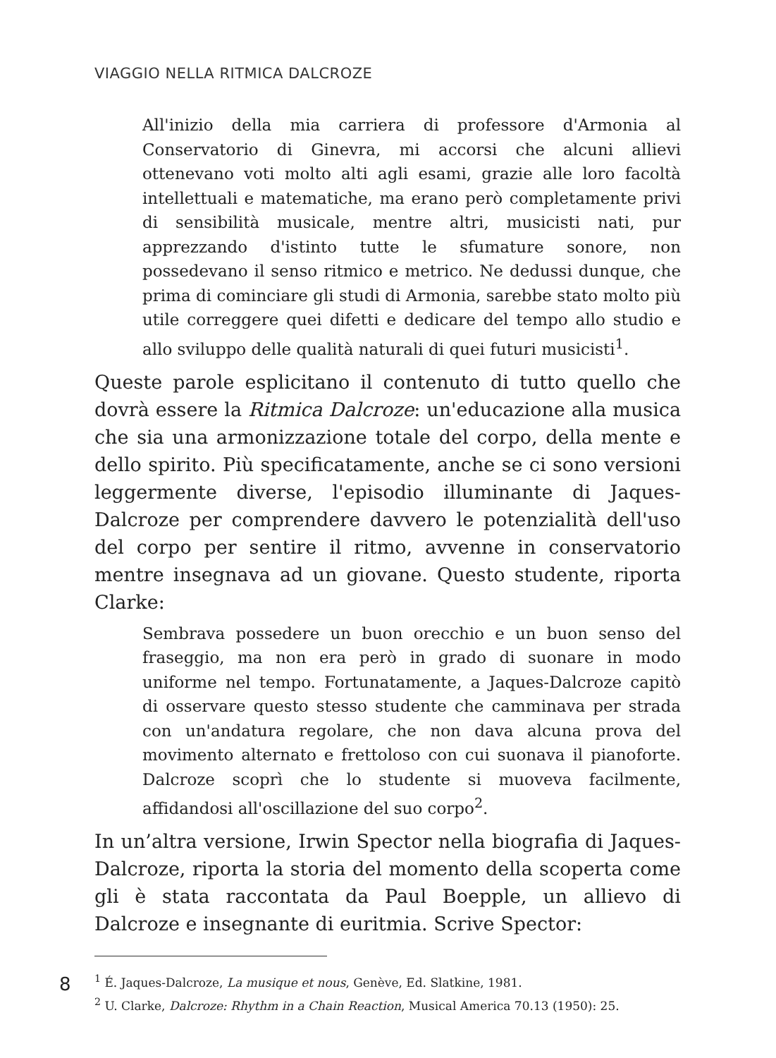VIAGGIO NELLA RITMICA DALCROZE
All'inizio della mia carriera di professore d'Armonia al Conservatorio di Ginevra, mi accorsi che alcuni allievi ottenevano voti molto alti agli esami, grazie alle loro facoltà intellettuali e matematiche, ma erano però completamente privi di sensibilità musicale, mentre altri, musicisti nati, pur apprezzando d'istinto tutte le sfumature sonore, non possedevano il senso ritmico e metrico. Ne dedussi dunque, che prima di cominciare gli studi di Armonia, sarebbe stato molto più utile correggere quei difetti e dedicare del tempo allo studio e allo sviluppo delle qualità naturali di quei futuri musicisti<sup>1</sup>.
Queste parole esplicitano il contenuto di tutto quello che dovrà essere la Ritmica Dalcroze: un'educazione alla musica che sia una armonizzazione totale del corpo, della mente e dello spirito. Più specificatamente, anche se ci sono versioni leggermente diverse, l'episodio illuminante di Jaques-Dalcroze per comprendere davvero le potenzialità dell'uso del corpo per sentire il ritmo, avvenne in conservatorio mentre insegnava ad un giovane. Questo studente, riporta Clarke:
Sembrava possedere un buon orecchio e un buon senso del fraseggio, ma non era però in grado di suonare in modo uniforme nel tempo. Fortunatamente, a Jaques-Dalcroze capitò di osservare questo stesso studente che camminava per strada con un'andatura regolare, che non dava alcuna prova del movimento alternato e frettoloso con cui suonava il pianoforte. Dalcroze scoprì che lo studente si muoveva facilmente, affidandosi all'oscillazione del suo corpo<sup>2</sup>.
In un’altra versione, Irwin Spector nella biografia di Jaques-Dalcroze, riporta la storia del momento della scoperta come gli è stata raccontata da Paul Boepple, un allievo di Dalcroze e insegnante di euritmia. Scrive Spector:
<sup>1</sup> É. Jaques-Dalcroze, La musique et nous, Genève, Ed. Slatkine, 1981.
<sup>2</sup> U. Clarke, Dalcroze: Rhythm in a Chain Reaction, Musical America 70.13 (1950): 25.
8